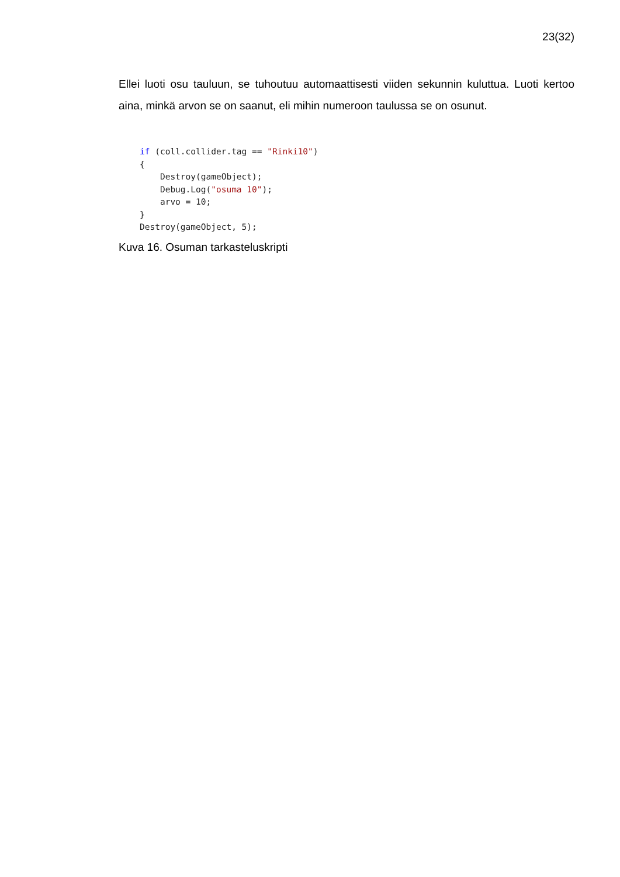23(32)
Ellei luoti osu tauluun, se tuhoutuu automaattisesti viiden sekunnin kuluttua. Luoti kertoo aina, minkä arvon se on saanut, eli mihin numeroon taulussa se on osunut.
if (coll.collider.tag == "Rinki10")
{
    Destroy(gameObject);
    Debug.Log("osuma 10");
    arvo = 10;
}
Destroy(gameObject, 5);
Kuva 16. Osuman tarkasteluskripti